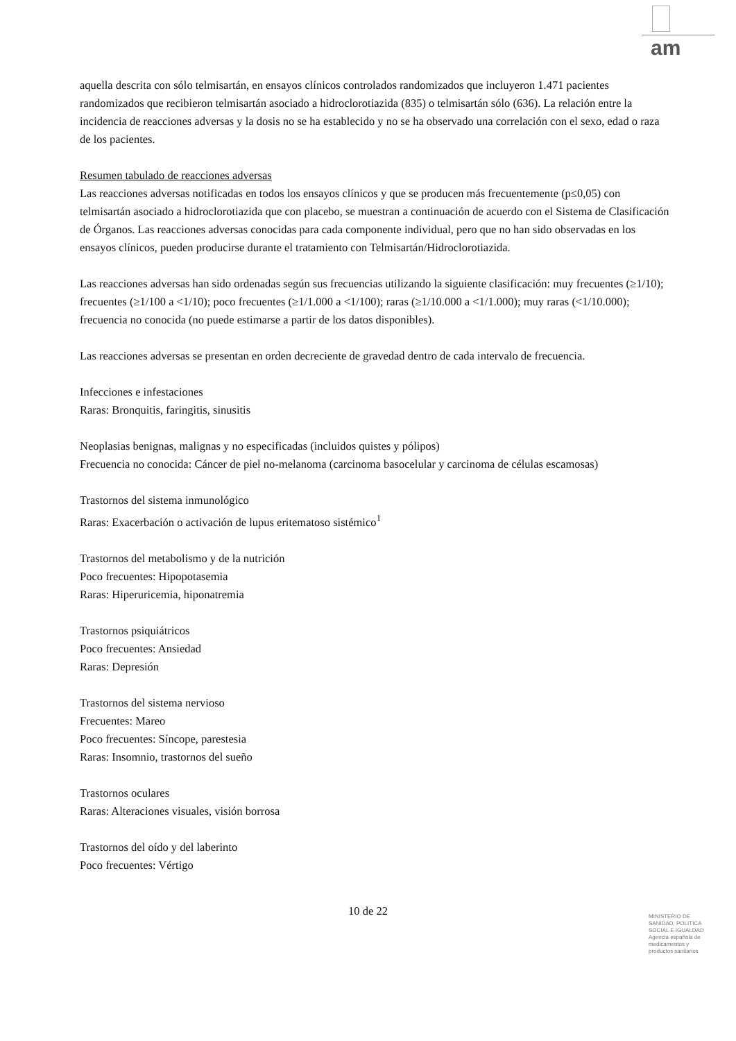am
aquella descrita con sólo telmisartán, en ensayos clínicos controlados randomizados que incluyeron 1.471 pacientes randomizados que recibieron telmisartán asociado a hidroclorotiazida (835) o telmisartán sólo (636). La relación entre la incidencia de reacciones adversas y la dosis no se ha establecido y no se ha observado una correlación con el sexo, edad o raza de los pacientes.
Resumen tabulado de reacciones adversas
Las reacciones adversas notificadas en todos los ensayos clínicos y que se producen más frecuentemente (p≤0,05) con telmisartán asociado a hidroclorotiazida que con placebo, se muestran a continuación de acuerdo con el Sistema de Clasificación de Órganos. Las reacciones adversas conocidas para cada componente individual, pero que no han sido observadas en los ensayos clínicos, pueden producirse durante el tratamiento con Telmisartán/Hidroclorotiazida.
Las reacciones adversas han sido ordenadas según sus frecuencias utilizando la siguiente clasificación: muy frecuentes (≥1/10); frecuentes (≥1/100 a <1/10); poco frecuentes (≥1/1.000 a <1/100); raras (≥1/10.000 a <1/1.000); muy raras (<1/10.000); frecuencia no conocida (no puede estimarse a partir de los datos disponibles).
Las reacciones adversas se presentan en orden decreciente de gravedad dentro de cada intervalo de frecuencia.
Infecciones e infestaciones
Raras: Bronquitis, faringitis, sinusitis
Neoplasias benignas, malignas y no especificadas (incluidos quistes y pólipos)
Frecuencia no conocida: Cáncer de piel no-melanoma (carcinoma basocelular y carcinoma de células escamosas)
Trastornos del sistema inmunológico
Raras: Exacerbación o activación de lupus eritematoso sistémico<sup>1</sup>
Trastornos del metabolismo y de la nutrición
Poco frecuentes: Hipopotasemia
Raras: Hiperuricemia, hiponatremia
Trastornos psiquiátricos
Poco frecuentes: Ansiedad
Raras: Depresión
Trastornos del sistema nervioso
Frecuentes: Mareo
Poco frecuentes: Síncope, parestesia
Raras: Insomnio, trastornos del sueño
Trastornos oculares
Raras: Alteraciones visuales, visión borrosa
Trastornos del oído y del laberinto
Poco frecuentes: Vértigo
10 de 22
MINISTERIO DE
SANIDAD, POLITICA
SOCIAL E IGUALDAD
Agencia española de
medicamentos y
productos sanitarios